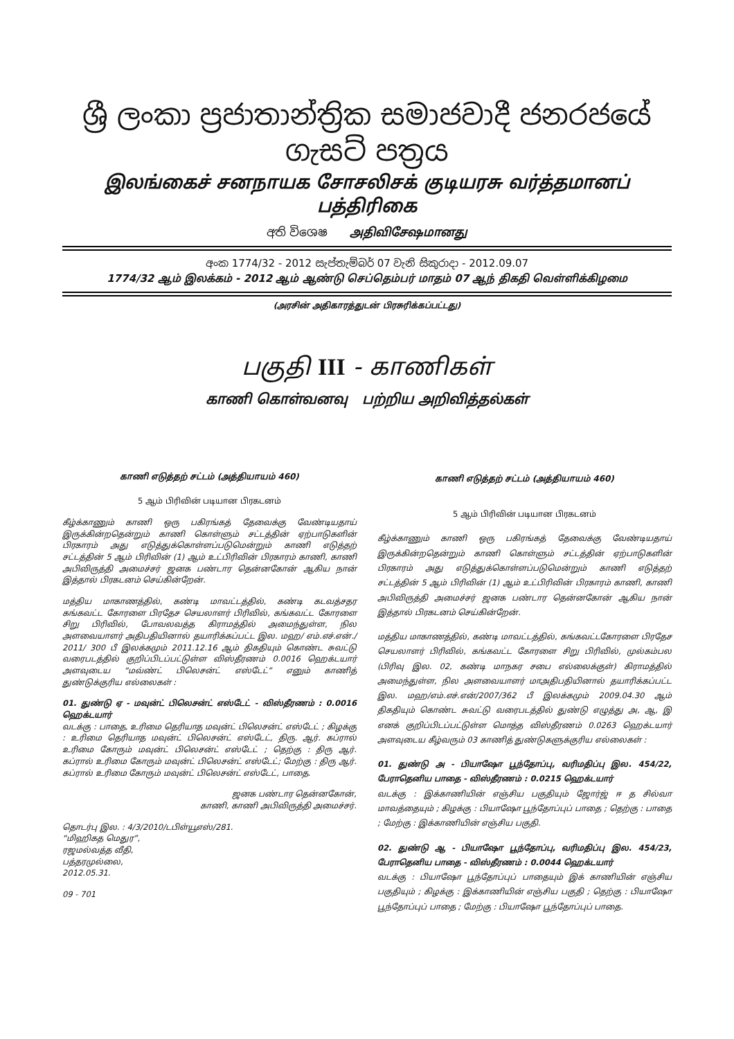ශ්‍රී ලංකා ප්‍රජාතාන්ත්‍රික සමාජවාදී ජනරජයේ ගැසට් පත්‍රය
இலங்கைச் சனநாயக சோசலிசக் குடியரசு வர்த்தமானப் பத்திரிகை
අති විශෙෂ அதிவிசேஷமானது
අංක 1774/32 - 2012 සැප්තැම්බර් 07 වැනි සිකුරාදා - 2012.09.07
1774/32 ஆம் இலக்கம் - 2012 ஆம் ஆண்டு செப்தெம்பர் மாதம் 07 ஆந் திகதி வெள்ளிக்கிழமை
(அரசின் அதிகாரத்துடன் பிரசுரிக்கப்பட்டது)
பகுதி III - காணிகள்
காணி கொள்வனவு பற்றிய அறிவித்தல்கள்
காணி எடுத்தற் சட்டம் (அத்தியாயம் 460)
5 ஆம் பிரிவின் படியான பிரகடனம்
கீழ்க்காணும் காணி ஒரு பகிரங்கத் தேவைக்கு வேண்டியதாய் இருக்கின்றதென்றும் காணி கொள்ளும் சட்டத்தின் ஏற்பாடுகளின் பிரகாரம் அது எடுத்துக்கொள்ளப்படுமென்றும் காணி எடுத்தற் சட்டத்தின் 5 ஆம் பிரிவின் (1) ஆம் உட்பிரிவின் பிரகாரம் காணி, காணி அபிவிருத்தி அமைச்சர் ஜனக பண்டார தென்னகோன் ஆகிய நான் இத்தால் பிரகடனம் செய்கின்றேன்.
மத்திய மாகாணத்தில், கண்டி மாவட்டத்தில், கண்டி கடவத்சதர கங்கவட்ட கோரளை பிரதேச செயலாளர் பிரிவில், கங்கவட்ட கோரளை சிறு பிரிவில், போவலவத்த கிராமத்தில் அமைந்துள்ள, நில அளவையாளர் அதிபதியினால் தயாரிக்கப்பட்ட இல. மஹ/ எம்.எச்.என்./ 2011/ 300 பீ இலக்கமும் 2011.12.16 ஆம் திகதியும் கொண்ட சுவட்டு வரைபடத்தில் குறிப்பிடப்பட்டுள்ள விஸ்தீரணம் 0.0016 ஹெக்டயார் அளவுடைய “மவ்ண்ட் பிலெசன்ட் எஸ்டேட்” எனும் காணித் துண்டுக்குரிய எல்லைகள் :
01. துண்டு ஏ - மவுன்ட் பிலெசன்ட் எஸ்டேட் - விஸ்தீரணம் : 0.0016 ஹெக்டயார்
வடக்கு : பாதை, உரிமை தெரியாத மவுன்ட் பிலெசன்ட் எஸ்டேட் ; கிழக்கு : உரிமை தெரியாத மவுன்ட் பிலெசன்ட் எஸ்டேட், திரு. ஆர். கப்ரால் உரிமை கோரும் மவுன்ட் பிலெசன்ட் எஸ்டேட் ; தெற்கு : திரு ஆர். கப்ரால் உரிமை கோரும் மவுன்ட் பிலெசன்ட் எஸ்டேட்; மேற்கு : திரு ஆர். கப்ரால் உரிமை கோரும் மவுன்ட் பிலெசன்ட் எஸ்டேட், பாதை.
ஜனக பண்டார தென்னகோன்,
காணி, காணி அபிவிருத்தி அமைச்சர்.
தொடர்பு இல. : 4/3/2010/டபிள்யூஎஸ்/281.
“மிஹிகத மெதுர”,
ரஜமல்வத்த வீதி,
பத்தரமுல்லை,
2012.05.31.
09 - 701
காணி எடுத்தற் சட்டம் (அத்தியாயம் 460)
5 ஆம் பிரிவின் படியான பிரகடனம்
கீழ்க்காணும் காணி ஒரு பகிரங்கத் தேவைக்கு வேண்டியதாய் இருக்கின்றதென்றும் காணி கொள்ளும் சட்டத்தின் ஏற்பாடுகளின் பிரகாரம் அது எடுத்துக்கொள்ளப்படுமென்றும் காணி எடுத்தற் சட்டத்தின் 5 ஆம் பிரிவின் (1) ஆம் உட்பிரிவின் பிரகாரம் காணி, காணி அபிவிருத்தி அமைச்சர் ஜனக பண்டார தென்னகோன் ஆகிய நான் இத்தால் பிரகடனம் செய்கின்றேன்.
மத்திய மாகாணத்தில், கண்டி மாவட்டத்தில், கங்கவட்டகோரளை பிரதேச செயலாளர் பிரிவில், கங்கவட்ட கோரளை சிறு பிரிவில், முல்கம்பல (பிரிவு இல. 02, கண்டி மாநகர சபை எல்லைக்குள்) கிராமத்தில் அமைந்துள்ள, நில அளவையாளர் மாஅதிபதியினால் தயாரிக்கப்பட்ட இல. மஹ/எம்.எச்.என்/2007/362 பீ இலக்கமும் 2009.04.30 ஆம் திகதியும் கொண்ட சுவட்டு வரைபடத்தில் துண்டு எழுத்து அ, ஆ, இ எனக் குறிப்பிடப்பட்டுள்ள மொத்த விஸ்தீரணம் 0.0263 ஹெக்டயார் அளவுடைய கீழ்வரும் 03 காணித் துண்டுகளுக்குரிய எல்லைகள் :
01. துண்டு அ - பியாஷோ பூந்தோப்பு, வரிமதிப்பு இல. 454/22, பேராதெனிய பாதை - விஸ்தீரணம் : 0.0215 ஹெக்டயார்
வடக்கு : இக்காணியின் எஞ்சிய பகுதியும் ஜோர்ஜ் ஈ த சில்வா மாவத்தையும் ; கிழக்கு : பியாஷோ பூந்தோப்புப் பாதை ; தெற்கு : பாதை ; மேற்கு : இக்காணியின் எஞ்சிய பகுதி.
02. துண்டு ஆ - பியாஷோ பூந்தோப்பு, வரிமதிப்பு இல. 454/23, பேராதெனிய பாதை - விஸ்தீரணம் : 0.0044 ஹெக்டயார்
வடக்கு : பியாஷோ பூந்தோப்புப் பாதையும் இக் காணியின் எஞ்சிய பகுதியும் ; கிழக்கு : இக்காணியின் எஞ்சிய பகுதி ; தெற்கு : பியாஷோ பூந்தோப்புப் பாதை ; மேற்கு : பியாஷோ பூந்தோப்புப் பாதை.